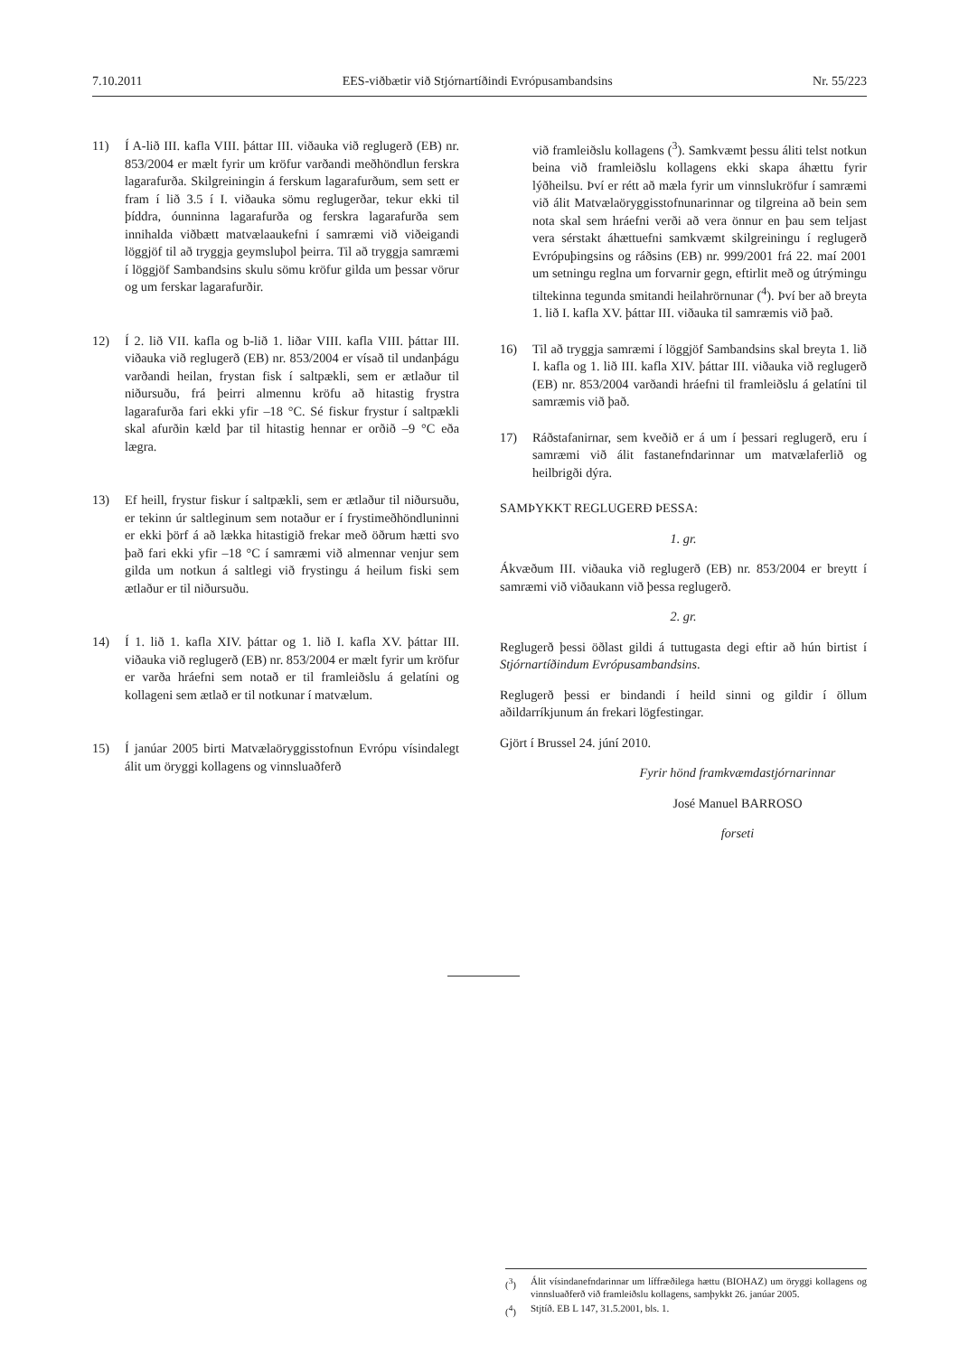7.10.2011 EES-viðbætir við Stjórnartíðindi Evrópusambandsins Nr. 55/223
11) Í A-lið III. kafla VIII. þáttar III. viðauka við reglugerð (EB) nr. 853/2004 er mælt fyrir um kröfur varðandi meðhöndlun ferskra lagarafurða. Skilgreiningin á ferskum lagarafurðum, sem sett er fram í lið 3.5 í I. viðauka sömu reglugerðar, tekur ekki til þíddra, óunninna lagarafurða og ferskra lagarafurða sem innihalda viðbætt matvælaaukefni í samræmi við viðeigandi löggjöf til að tryggja geymsluþol þeirra. Til að tryggja samræmi í löggjöf Sambandsins skulu sömu kröfur gilda um þessar vörur og um ferskar lagarafurðir.
12) Í 2. lið VII. kafla og b-lið 1. liðar VIII. kafla VIII. þáttar III. viðauka við reglugerð (EB) nr. 853/2004 er vísað til undanþágu varðandi heilan, frystan fisk í saltpækli, sem er ætlaður til niðursuðu, frá þeirri almennu kröfu að hitastig frystra lagarafurða fari ekki yfir –18 °C. Sé fiskur frystur í saltpækli skal afurðin kæld þar til hitastig hennar er orðið –9 °C eða lægra.
13) Ef heill, frystur fiskur í saltpækli, sem er ætlaður til niðursuðu, er tekinn úr saltleginum sem notaður er í frystimeðhöndluninni er ekki þörf á að lækka hitastigið frekar með öðrum hætti svo það fari ekki yfir –18 °C í samræmi við almennar venjur sem gilda um notkun á saltlegi við frystingu á heilum fiski sem ætlaður er til niðursuðu.
14) Í 1. lið 1. kafla XIV. þáttar og 1. lið I. kafla XV. þáttar III. viðauka við reglugerð (EB) nr. 853/2004 er mælt fyrir um kröfur er varða hráefni sem notað er til framleiðslu á gelatíni og kollageni sem ætlað er til notkunar í matvælum.
15) Í janúar 2005 birti Matvælaöryggisstofnun Evrópu vísindalegt álit um öryggi kollagens og vinnsluaðferð
við framleiðslu kollagens (<sup>3</sup>). Samkvæmt þessu áliti telst notkun beina við framleiðslu kollagens ekki skapa áhættu fyrir lýðheilsu. Því er rétt að mæla fyrir um vinnslukröfur í samræmi við álit Matvælaöryggisstofnunarinnar og tilgreina að bein sem nota skal sem hráefni verði að vera önnur en þau sem teljast vera sérstakt áhættuefni samkvæmt skilgreiningu í reglugerð Evrópuþingsins og ráðsins (EB) nr. 999/2001 frá 22. maí 2001 um setningu reglna um forvarnir gegn, eftirlit með og útrýmingu tiltekinna tegunda smitandi heilahrörnunar (<sup>4</sup>). Því ber að breyta 1. lið I. kafla XV. þáttar III. viðauka til samræmis við það.
16) Til að tryggja samræmi í löggjöf Sambandsins skal breyta 1. lið I. kafla og 1. lið III. kafla XIV. þáttar III. viðauka við reglugerð (EB) nr. 853/2004 varðandi hráefni til framleiðslu á gelatíni til samræmis við það.
17) Ráðstafanirnar, sem kveðið er á um í þessari reglugerð, eru í samræmi við álit fastanefndarinnar um matvælaferlið og heilbrigði dýra.
SAMÞYKKT REGLUGERÐ ÞESSA:
1. gr.
Ákvæðum III. viðauka við reglugerð (EB) nr. 853/2004 er breytt í samræmi við viðaukann við þessa reglugerð.
2. gr.
Reglugerð þessi öðlast gildi á tuttugasta degi eftir að hún birtist í Stjórnartíðindum Evrópusambandsins.
Reglugerð þessi er bindandi í heild sinni og gildir í öllum aðildarríkjunum án frekari lögfestingar.
Gjört í Brussel 24. júní 2010.
Fyrir hönd framkvæmdastjórnarinnar
José Manuel BARROSO
forseti
(<sup>3</sup>) Álit vísindanefndarinnar um líffræðilega hættu (BIOHAZ) um öryggi kollagens og vinnsluaðferð við framleiðslu kollagens, samþykkt 26. janúar 2005.
(<sup>4</sup>) Stjtíð. EB L 147, 31.5.2001, bls. 1.